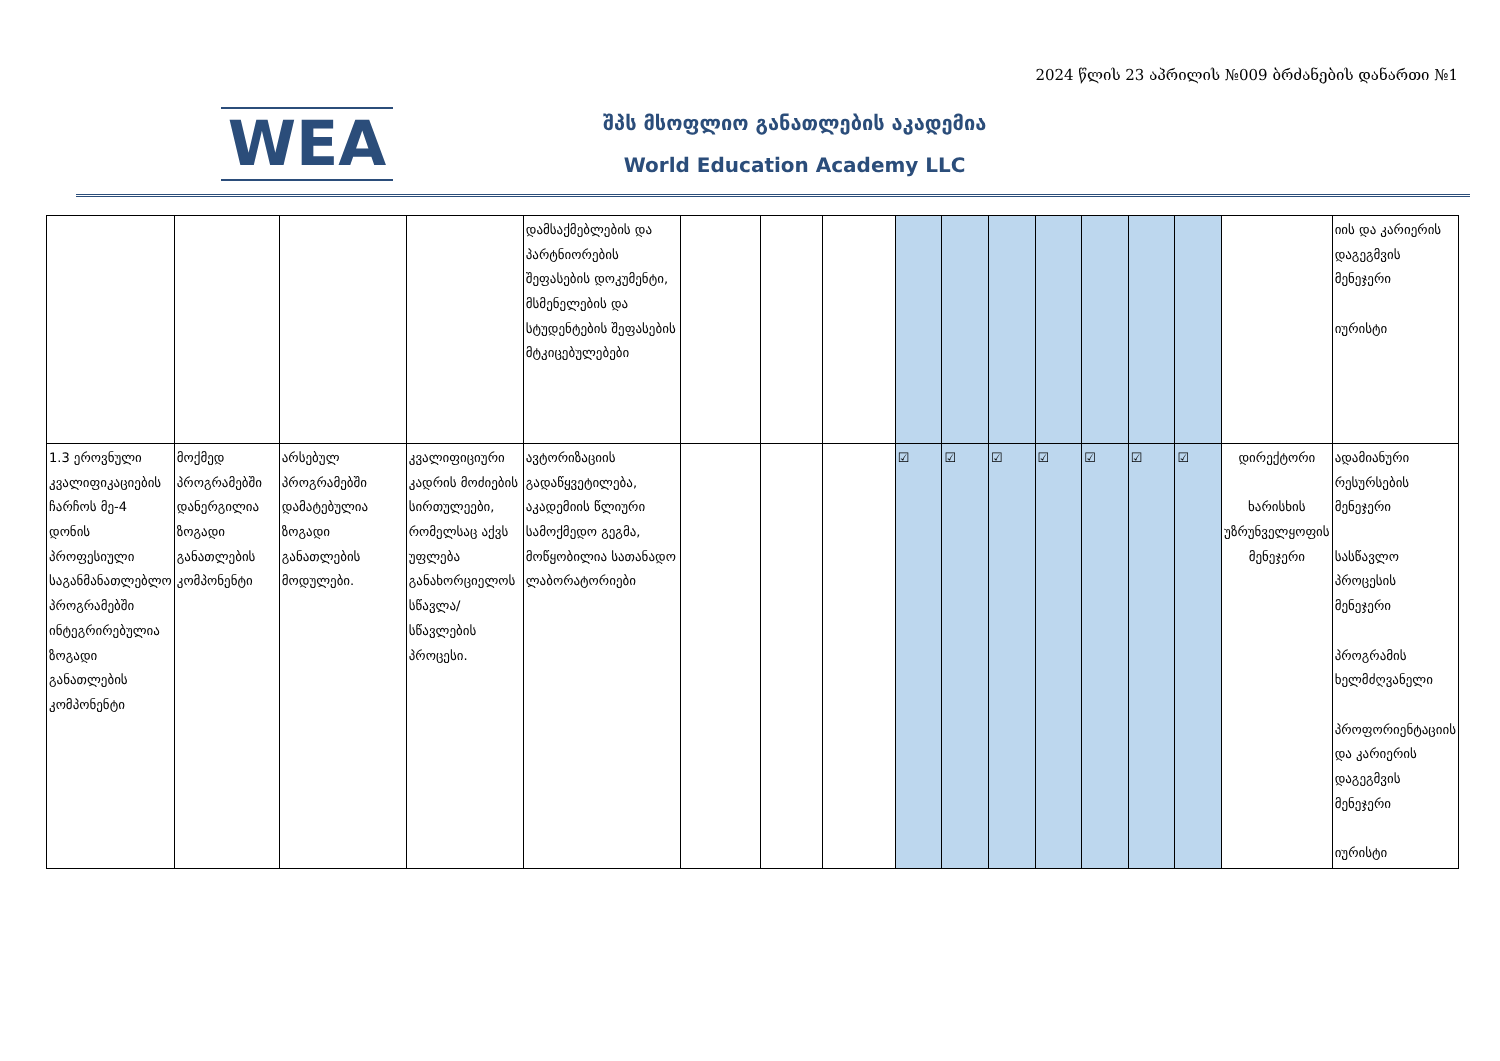2024 წლის 23 აპრილის №009 ბრძანების დანართი №1
WEA
შპს მსოფლიო განათლების აკადემია
World Education Academy LLC
| | | | | დამსაქმებლების და პარტნიორების შეფასების დოკუმენტი, მსმენელების და სტუდენტების შეფასების მტკიცებულებები | | | | | | | | | | | | იის და კარიერის დაგეგმვის მენეჯერი იურისტი |
| 1.3 ეროვნული კვალიფიკაციების ჩარჩოს მე-4 დონის პროფესიული საგანმანათლებლო პროგრამებში ინტეგრირებულია ზოგადი განათლების კომპონენტი | მოქმედ პროგრამებში დანერგილია ზოგადი განათლების კომპონენტი | არსებულ პროგრამებში დამატებულია ზოგადი განათლების მოდულები. | კვალიფიციური კადრის მოძიების სირთულეები, რომელსაც აქვს უფლება განახორციელოს სწავლა/სწავლების პროცესი. | ავტორიზაციის გადაწყვეტილება, აკადემიის წლიური სამოქმედო გეგმა, მოწყობილია სათანადო ლაბორატორიები | | | | ☑ | ☑ | ☑ | ☑ | ☑ | ☑ | ☑ | დირექტორი ხარისხის უზრუნველყოფის მენეჯერი | ადამიანური რესურსების მენეჯერი სასწავლო პროცესის მენეჯერი პროგრამის ხელმძღვანელი პროფორიენტაციის და კარიერის დაგეგმვის მენეჯერი იურისტი |